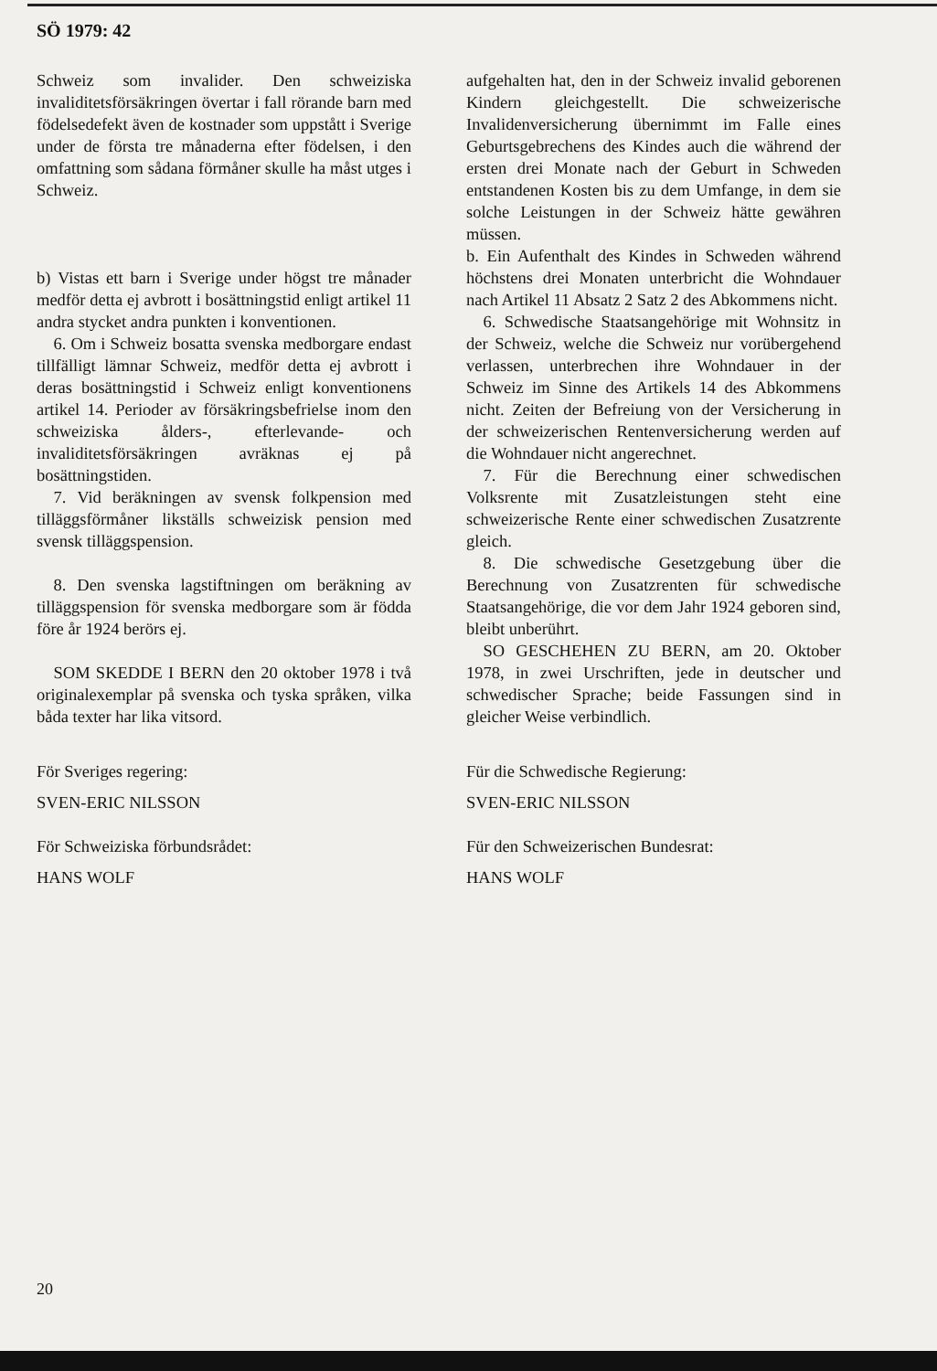SÖ 1979: 42
Schweiz som invalider. Den schweiziska invaliditetsförsäkringen övertar i fall rörande barn med födelsedefekt även de kostnader som uppstått i Sverige under de första tre månaderna efter födelsen, i den omfattning som sådana förmåner skulle ha måst utges i Schweiz.
b) Vistas ett barn i Sverige under högst tre månader medför detta ej avbrott i bosättningstid enligt artikel 11 andra stycket andra punkten i konventionen.
 6. Om i Schweiz bosatta svenska medborgare endast tillfälligt lämnar Schweiz, medför detta ej avbrott i deras bosättningstid i Schweiz enligt konventionens artikel 14. Perioder av försäkringsbefrielse inom den schweiziska ålders-, efterlevande- och invaliditetsförsäkringen avräknas ej på bosättningstiden.
 7. Vid beräkningen av svensk folkpension med tilläggsförmåner likställs schweizisk pension med svensk tilläggspension.
 8. Den svenska lagstiftningen om beräkning av tilläggspension för svenska medborgare som är födda före år 1924 berörs ej.
 SOM SKEDDE I BERN den 20 oktober 1978 i två originalexemplar på svenska och tyska språken, vilka båda texter har lika vitsord.
För Sveriges regering:
SVEN-ERIC NILSSON
För Schweiziska förbundsrådet:
HANS WOLF
aufgehalten hat, den in der Schweiz invalid geborenen Kindern gleichgestellt. Die schweizerische Invalidenversicherung übernimmt im Falle eines Geburtsgebrechens des Kindes auch die während der ersten drei Monate nach der Geburt in Schweden entstandenen Kosten bis zu dem Umfange, in dem sie solche Leistungen in der Schweiz hätte gewähren müssen.
b. Ein Aufenthalt des Kindes in Schweden während höchstens drei Monaten unterbricht die Wohndauer nach Artikel 11 Absatz 2 Satz 2 des Abkommens nicht.
 6. Schwedische Staatsangehörige mit Wohnsitz in der Schweiz, welche die Schweiz nur vorübergehend verlassen, unterbrechen ihre Wohndauer in der Schweiz im Sinne des Artikels 14 des Abkommens nicht. Zeiten der Befreiung von der Versicherung in der schweizerischen Rentenversicherung werden auf die Wohndauer nicht angerechnet.
 7. Für die Berechnung einer schwedischen Volksrente mit Zusatzleistungen steht eine schweizerische Rente einer schwedischen Zusatzrente gleich.
 8. Die schwedische Gesetzgebung über die Berechnung von Zusatzrenten für schwedische Staatsangehörige, die vor dem Jahr 1924 geboren sind, bleibt unberührt.
 SO GESCHEHEN ZU BERN, am 20. Oktober 1978, in zwei Urschriften, jede in deutscher und schwedischer Sprache; beide Fassungen sind in gleicher Weise verbindlich.
Für die Schwedische Regierung:
SVEN-ERIC NILSSON
Für den Schweizerischen Bundesrat:
HANS WOLF
20